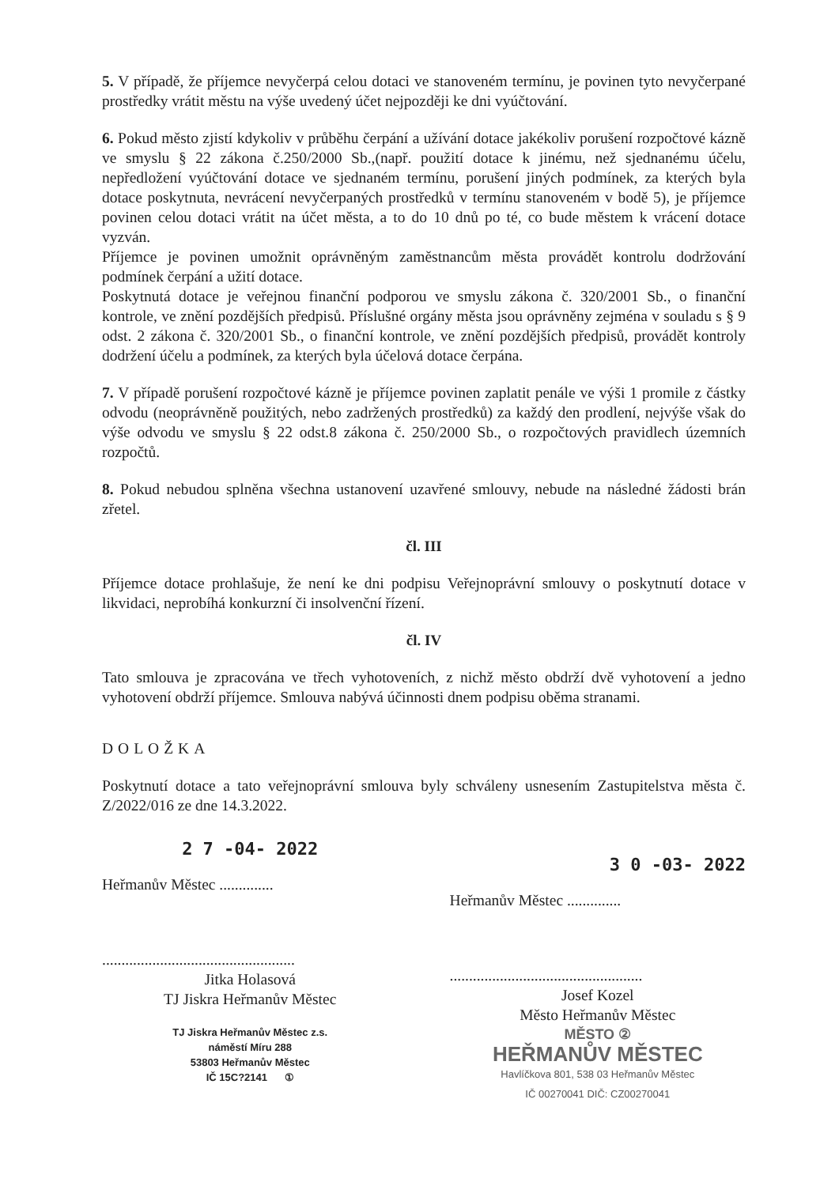5. V případě, že příjemce nevyčerpá celou dotaci ve stanoveném termínu, je povinen tyto nevyčerpané prostředky vrátit městu na výše uvedený účet nejpozději ke dni vyúčtování.
6. Pokud město zjistí kdykoliv v průběhu čerpání a užívání dotace jakékoliv porušení rozpočtové kázně ve smyslu § 22 zákona č.250/2000 Sb.,(např. použití dotace k jinému, než sjednanému účelu, nepředložení vyúčtování dotace ve sjednaném termínu, porušení jiných podmínek, za kterých byla dotace poskytnuta, nevrácení nevyčerpaných prostředků v termínu stanoveném v bodě 5), je příjemce povinen celou dotaci vrátit na účet města, a to do 10 dnů po té, co bude městem k vrácení dotace vyzván.
Příjemce je povinen umožnit oprávněným zaměstnancům města provádět kontrolu dodržování podmínek čerpání a užití dotace.
Poskytnutá dotace je veřejnou finanční podporou ve smyslu zákona č. 320/2001 Sb., o finanční kontrole, ve znění pozdějších předpisů. Příslušné orgány města jsou oprávněny zejména v souladu s § 9 odst. 2 zákona č. 320/2001 Sb., o finanční kontrole, ve znění pozdějších předpisů, provádět kontroly dodržení účelu a podmínek, za kterých byla účelová dotace čerpána.
7. V případě porušení rozpočtové kázně je příjemce povinen zaplatit penále ve výši 1 promile z částky odvodu (neoprávněně použitých, nebo zadržených prostředků) za každý den prodlení, nejvýše však do výše odvodu ve smyslu § 22 odst.8 zákona č. 250/2000 Sb., o rozpočtových pravidlech územních rozpočtů.
8. Pokud nebudou splněna všechna ustanovení uzavřené smlouvy, nebude na následné žádosti brán zřetel.
čl. III
Příjemce dotace prohlašuje, že není ke dni podpisu Veřejnoprávní smlouvy o poskytnutí dotace v likvidaci, neprobíhá konkurzní či insolvenční řízení.
čl. IV
Tato smlouva je zpracována ve třech vyhotoveních, z nichž město obdrží dvě vyhotovení a jedno vyhotovení obdrží příjemce. Smlouva nabývá účinnosti dnem podpisu oběma stranami.
DOLOŽKA
Poskytnutí dotace a tato veřejnoprávní smlouva byly schváleny usnesením Zastupitelstva města č. Z/2022/016 ze dne 14.3.2022.
2 7 -04- 2022
Heřmanův Městec ..............
..................................................
Jitka Holasová
TJ Jiskra Heřmanův Městec
TJ Jiskra Heřmanův Městec z.s.
náměstí Míru 288
53803 Heřmanův Městec
IČ 15C?2141 ①
3 0 -03- 2022
Heřmanův Městec ..............
..................................................
Josef Kozel
Město Heřmanův Městec
MĚSTO ②
HEŘMANŮV MĚSTEC
Havlíčkova 801, 538 03 Heřmanův Městec
IČ 00270041 DIČ: CZ00270041